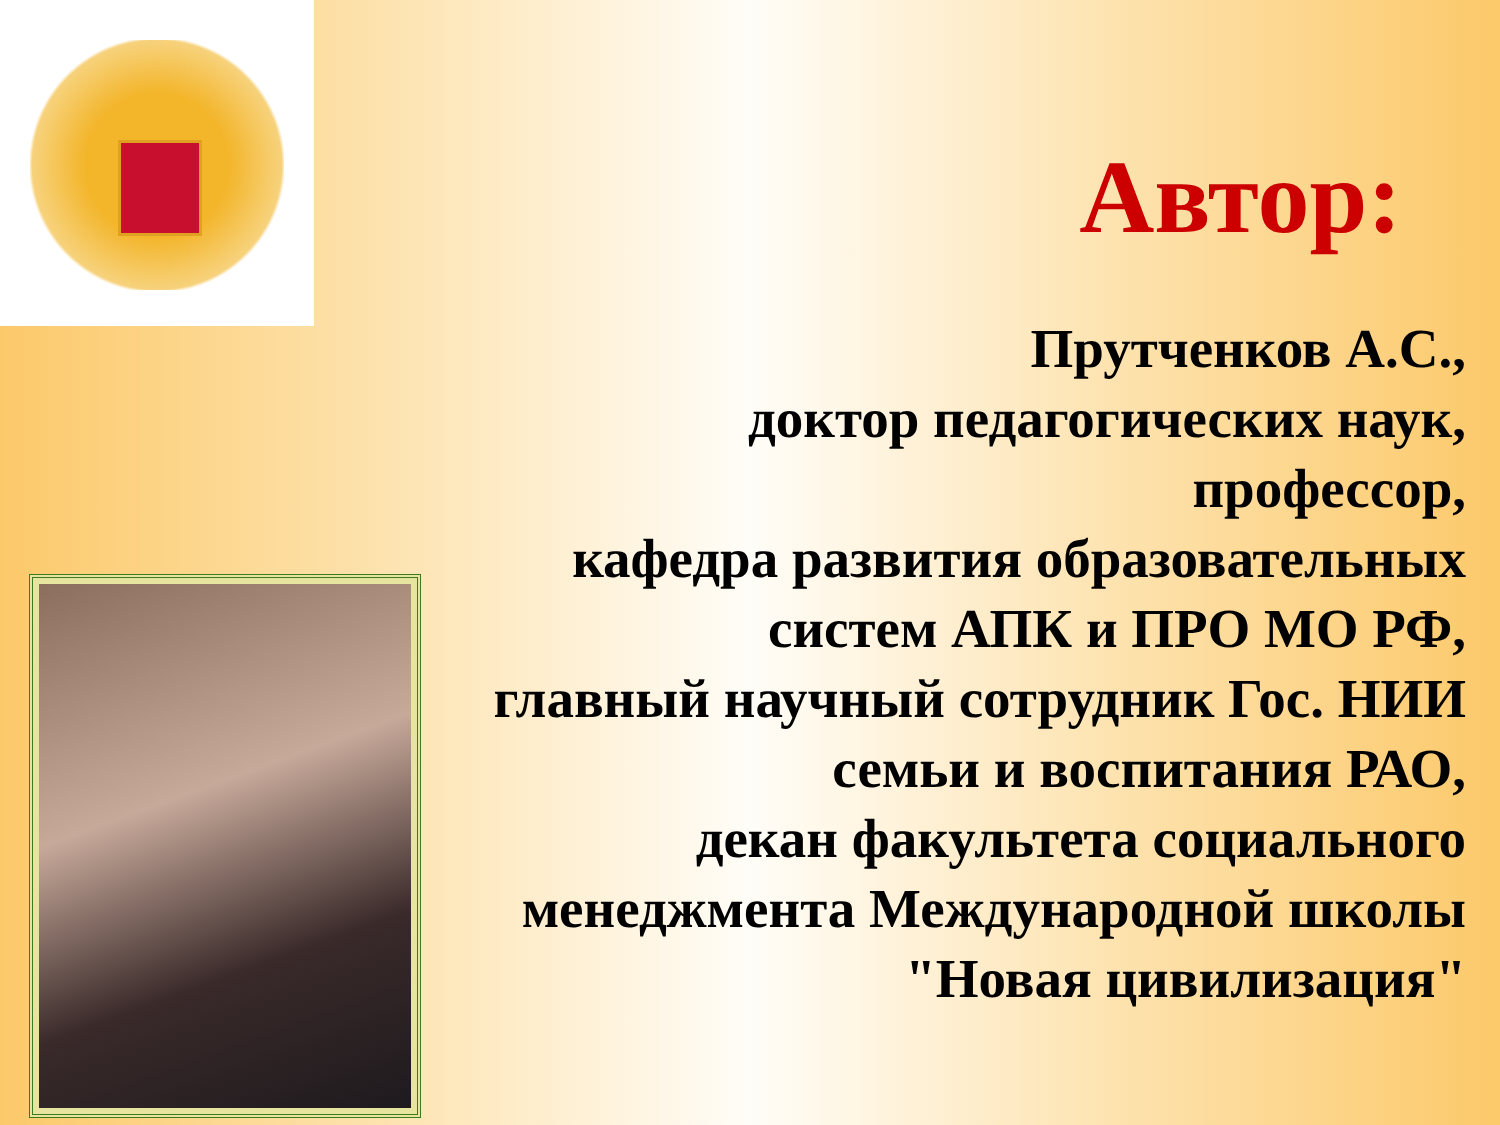Автор:
Прутченков А.С.,
доктор педагогических наук,
профессор,
кафедра развития образовательных
систем АПК и ПРО МО РФ,
главный научный сотрудник Гос. НИИ
семьи и воспитания РАО,
декан факультета социального
менеджмента Международной школы
"Новая цивилизация"